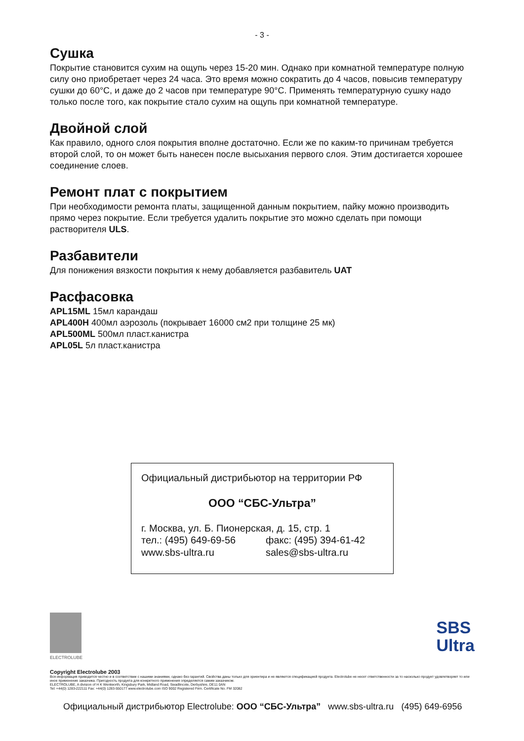- 3 -
Сушка
Покрытие становится сухим на ощупь через 15-20 мин. Однако при комнатной температуре полную силу оно приобретает через 24 часа. Это время можно сократить до 4 часов, повысив температуру сушки до 60°C, и даже до 2 часов при температуре 90°C. Применять температурную сушку надо только после того, как покрытие стало сухим на ощупь при комнатной температуре.
Двойной слой
Как правило, одного слоя покрытия вполне достаточно. Если же по каким-то причинам требуется второй слой, то он может быть нанесен после высыхания первого слоя. Этим достигается хорошее соединение слоев.
Ремонт плат с покрытием
При необходимости ремонта платы, защищенной данным покрытием, пайку можно производить прямо через покрытие. Если требуется удалить покрытие это можно сделать при помощи растворителя ULS.
Разбавители
Для понижения вязкости покрытия к нему добавляется разбавитель UAT
Расфасовка
APL15ML 15мл карандаш
APL400H 400мл аэрозоль (покрывает 16000 см2 при толщине 25 мк)
APL500ML 500мл пласт.канистра
APL05L 5л пласт.канистра
Официальный дистрибьютор на территории РФ
ООО “СБС-Ультра”
г. Москва, ул. Б. Пионерская, д. 15, стр. 1
тел.: (495) 649-69-56 факс: (495) 394-61-42
www.sbs-ultra.ru sales@sbs-ultra.ru
ELECTROLUBE
SBS
Ultra
Copyright Electrolube 2003
Вся информация приводится честно и в соответствии с нашими знаниями, однако без гарантий. Свойства даны только для ориентира и не являются спецификацией продукта. Electrolube не несет ответственности за то насколько продукт удовлетворяет то или иное применение заказчика. Пригодность продукта для конкретного применения определяется самим заказчиком.
ELECTROLUBE, A division of H K Wentworth, Kingsbury Park, Midland Road, Swadlincote, Derbyshire, DE11 0AN
Tel: +44(0) 1283-222111 Fax: +44(0) 1283-550177 www.electrolube.com ISO 9002 Registered Firm. Certificate No. FM 32082
Официальный дистрибьютор Electrolube: ООО “СБС-Ультра” www.sbs-ultra.ru (495) 649-6956